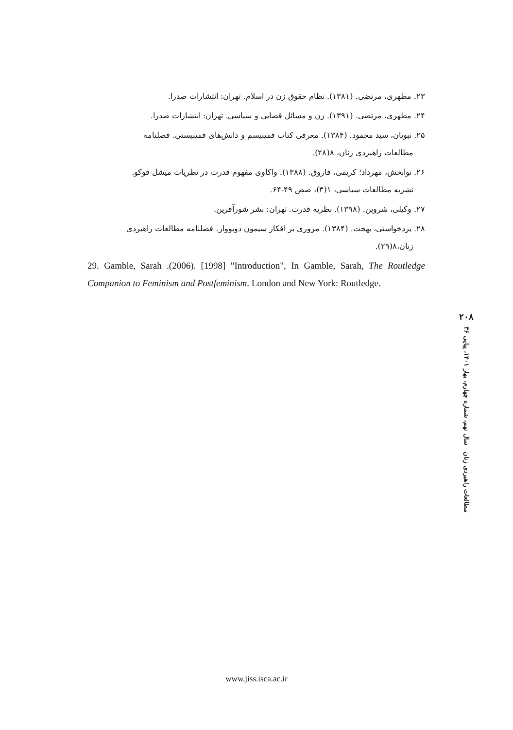۲۳. مطهری، مرتضی. (۱۳۸۱). نظام حقوق زن در اسلام. تهران: انتشارات صدرا.
۲۴. مطهری، مرتضی. (۱۳۹۱). زن و مسائل قضایی و سیاسی. تهران: انتشارات صدرا.
۲۵. نبویان، سید محمود. (۱۳۸۴). معرفی کتاب فمینیسم و دانش‌های فمینیستی. فصلنامه
مطالعات راهبردی زنان، ۸(۲۸).
۲۶. نوابخش، مهرداد؛ کریمی، فاروق. (۱۳۸۸). واکاوی مفهوم قدرت در نظریات میشل فوکو.
نشریه مطالعات سیاسی، ۱(۳)، صص ۴۹-۶۴.
۲۷. وکیلی، شروین. (۱۳۹۸). نظریه قدرت. تهران: نشر شورآفرین.
۲۸. یزدخواستی، بهجت. (۱۳۸۴). مروری بر افکار سیمون دوبووار. فصلنامه مطالعات راهبردی
زنان،۸(۲۹).
29. Gamble, Sarah .(2006). [1998] "Introduction", In Gamble, Sarah, The Routledge Companion to Feminism and Postfeminism. London and New York: Routledge.
۲۰۸
مطالعات راهبردی زنان سال نهم، شماره چهارم، بهار ۱۴۰۱، پیاپی ۳۶
www.jiss.isca.ac.ir